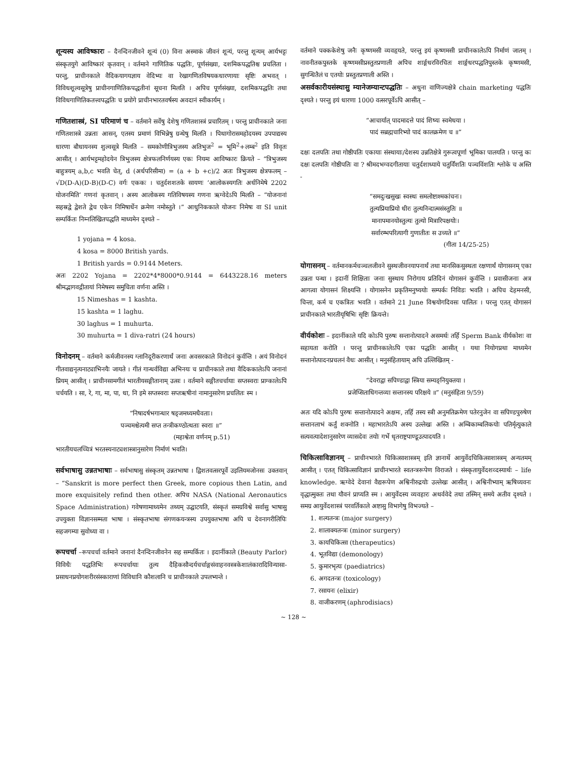शून्यस्य आविष्कारः – दैनन्दिनजीवने शून्यं (0) विना अस्माकं जीवनं शून्यं, परन्तु शून्यम् आर्यभट्टः संस्कृतयुगे आविष्कारं कृतवान् । वर्तमाने गाणितिक पद्धतिः, पूर्णसंख्या, दशमिकपद्धतिश्च प्रचलिता । परन्तु, प्राचीनकाले वैदिकयागयज्ञाय वेदिभ्यः वा रेखागणितविषयकधारणायाः सृष्टिः अभवत् । विविधशूल्वसूत्रेषु प्राचीनगाणितिकपद्धतीनां सूचना मिलति । अपिच पूर्णसंख्या, दशमिकपद्धतिः तथा विविधगाणितिकतत्त्वपद्धतिः च प्रयोगे प्राचीनभारतवर्षस्य अवदानं स्वीकार्यम् ।
गणितशास्त्रं, SI परिमाणं च – वर्तमाने सर्वेषु देशेषु गणितशास्त्रं प्रचारितम् । परन्तु प्राचीनकाले जनाः गणितशास्त्रे उन्नताः आसन्, एतस्य प्रमाणं विभिन्नेषु ग्रन्थेषु मिलति । पिथागोरासमहोदयस्य उपपाद्यस्य धारणा बौधायनस्य शुल्वसूत्रे मिलति – समकोणीत्रिभुजस्य अतिभुज<sup>2</sup> = भूमि<sup>2</sup>+लम्ब<sup>2</sup> इति विवृतः आसीत् । आर्यभट्टमहोदयेन त्रिभुजस्य क्षेत्रफलनिर्णयस्य एकः नियमः आविष्कारः क्रियते – “त्रिभुजस्य बाहुत्रयम् a,b,c भवति चेत्, d (अर्धपरिसीमा) = (a + b +c)/2 अतः त्रिभुजस्य क्षेत्रफलम् – √D(D-A)(D-B)(D-C) वर्गः एककः । चतुर्दशशतके सायणः ‘आलोकस्यगतिः अर्धनिमेषे 2202 योजनमिति’ गणनां कृतवान् । अस्य आलोकस्य गतिविषयस्य गणना ऋग्वेदेऽपि मिलति – “योजनानां सहस्रद्वे द्वेशते द्वेच एकेन निमिषार्धेन क्रमेण नमोस्तुते ।” आधुनिककाले योजनः निमेषः वा SI unit सम्पर्कितः निम्नलिखितपद्धति माध्यमेन दृश्यते –
1 yojana = 4 kosa.
4 kosa = 8000 British yards.
1 British yards = 0.9144 Meters.
अतः 2202 Yojana = 2202*4*8000*0.9144 = 6443228.16 meters श्रीमद्भागवद्गीतायां निमेषस्य समुचिता वर्णना अस्ति ।
15 Nimeshas = 1 kashta.
15 kashta = 1 laghu.
30 laghus = 1 muhurta.
30 muhurta = 1 diva-ratri (24 hours)
विनोदनम् – वर्तमाने कर्मजीवनस्य ग्लानिदूरीकरणार्थं जनाः अवसरकाले विनोदनं कुर्वन्ति । अयं विनोदनं गीतवाद्यनृत्यनाट्याभिनयैः जायते । गीतं गान्धर्वविद्या अभिनयः च प्राचीनकाले तथा वैदिककालेऽपि जनानां प्रियम् आसीत् । प्राचीनसामगीतं भारतीयसङ्गीतानाम् उत्सः । वर्तमाने सङ्गीतचर्चायाः सप्तस्वराः प्राग्कालेऽपि चर्चयति । सा, रे, गा, मा, पा, धा, नि इमे सप्तस्वराः सप्तऋषीनां नामानुसारेण प्रचलितः स्म ।
“निषादर्षभगान्धार षड्जमध्यमधैवताः।
पञ्चमश्चेत्यमी सप्त तन्त्रीकण्ठोत्थताः स्वराः ॥”
(महाश्वेता वर्णनम् p.51)
भारतीयचलच्चित्रं भरतस्यनाट्यशास्त्रानुसारेण निर्माणं भवति।
सर्वभाषासु उन्नतभाषाः – सर्वभाषासु संस्कृतम् उन्नतभाषा । द्विशतवत्सरपूर्वे उइलियमजोनसः उक्तवान् – “Sanskrit is more perfect then Greek, more copious then Latin, and more exquisitely refind then other. अपिच NASA (National Aeronautics Space Administration) गवेषणामाध्यमेन तथ्यम् उद्घाटयति, संस्कृतं समग्रविश्वे सर्वासु भाषासु उपयुक्ता विज्ञानसम्मता भाषा । संस्कृतभाषा संगणकयन्त्रस्य उपयुक्तभाषा अपि च देवनागरीलिपिः सहजगम्या सुवोध्या वा ।
रूपचर्चा –रूपचर्चा वर्तमाने जनानां दैनन्दिनजीवनेन सह सम्पर्कितः । इदानींकाले (Beauty Parlor) विविधैः पद्धतिभिः रूपचर्चायाः तुल्य दैहिकसौन्दर्यचर्चाङ्गसंवाहनवस्त्रकेशालंकारादिविन्यासा- प्रसाधनप्रयोगशरीरसंस्काराणां विविधानि कौशलानि च प्राचीनकाले उपलभ्यन्ते ।
वर्तमाने पक्ककेशेषु जनैः कृष्णमसी व्यवहृयते, परन्तु इयं कृष्णमसी प्राचीनकालेऽपि निर्माणं जातम् । नावनीतकपुस्तके कृष्णमसीप्रस्तुतप्रणाली अपिच शार्ङ्गधरविरचितः शार्ङ्गधरपद्धतिपुस्तके कृष्णमसी, सुगन्धितैलं च एतयोः प्रस्तुतप्रणाली अस्ति ।
असर्वकारीयसंस्थासु म्यानेजम्यान्टपद्धतिः – अधुना वाणिज्यक्षेत्रे chain marketing पद्धतिः दृश्यते । परन्तु इयं धारणा 1000 वत्सरपूर्वेऽपि आसीत् –
“आचार्यात् पादमादत्ते पादं शिष्यः स्वमेधया ।
पादं सब्रह्मचारिभ्यो पादं कालक्रमेण च ॥”
दक्षः दलपतिः तथा गोष्ठीपतिः एकायाः संस्थायाः/देशस्य उन्नतिक्षेत्रे गुरूत्वपूर्णा भूमिका पालयति । परन्तु कः दक्षः दलपतिः गोष्ठीपतिः वा ? श्रीमदभग्वदगीतायाः चतुर्दशाध्याये चतुर्विंशतिः पञ्चविंशतिः श्लोके च अस्ति -
“समदुःखसुखः स्वस्थः समलोष्टाश्मकांचनः।
तुल्यप्रियाप्रियो धीरः तुल्यनिन्दात्मसंस्तुतिः ॥
मानापमानयोस्तुल्यः तुल्यो मित्रारिपक्षयोः।
सर्वारम्भपरित्यागी गुणातीतः स उच्यते ॥”
(गीता 14/25-25)
योगासनम् – वर्तमानकर्मचञ्चलजीवने सुस्थजीवनयापनार्थं तथा मानसिकसुस्थता रक्षणार्थं योगासनम् एका उन्नता पन्था । इदानीं शिक्षिताः जनाः सुस्थाय निरोगाय प्रतिदिनं योगासनं कुर्वन्ति । प्रवासीजनाः अत्र आगत्वा योगासनं शिक्ष्यन्ति । योगासनेन प्रकृतिमनुष्ययोः सम्पर्कः निविडः भवति । अपिच देहमनसी, चिन्ता, कर्म च एकत्रितः भवति । वर्तमाने 21 June विश्वयोगदिवसः पालितः । परन्तु एतत् योगासनं प्राचीनकाले भारतीयृषिभिः सृष्टिः क्रियन्ते।
वीर्यकोशः – इदानींकाले यदि कोऽपि पुरुषः सन्तानोत्पादने असमर्थः तर्हि Sperm Bank वीर्यकोशः वा सहायता करोति । परन्तु प्राचीनकालेऽपि एका पद्धतिः आसीत् । यथा नियोगप्रथा माध्यमेन सन्तानोत्पादनप्रचलनं वैधः आसीत् । मनुसंहितायाम् अपि उल्लिखितम् -
“देवराद्वा सपिण्डाद्वा स्त्रिया सम्यङ्नियुक्तया ।
प्रजेप्सिताधिगन्तव्या सन्तानस्य परिक्षये ॥” (मनुसंहिता 9/59)
अतः यदि कोऽपि पुरुषः सन्तानोत्पादने अक्षमः, तर्हि तस्य स्त्री अनुमतिक्रमेण पतेरनुजेन वा सपिण्डपुरुषेण सन्तानलाभं कर्तुं शक्नोति । महाभारतेऽपि अस्य उल्लेखः अस्ति । अम्बिकाम्बलिकयोः पतिर्मृत्युकाले सत्यवत्यादेशानुसारेण व्यासदेवः तयोः गर्भे धृतराष्ट्रपाण्डूउत्पादयति ।
चिकित्साविज्ञानम् – प्राचीनभारते चिकित्साशास्त्रम् इति ज्ञानार्थे आयुर्वेदचिकित्साशास्त्रम् अन्यतमम् आसीत् । एतत् चिकित्साविज्ञानं प्राचीनभारते स्वतन्त्ररूपेण विराजते । संस्कृतायुर्वेदशव्दस्यार्थः – life knowledge. ऋग्वेदे देवानां वैद्यरूपेण अश्विनीरुद्रयोः उल्लेखः आसीत् । अश्विनीभ्याम् ऋषिच्यवनः वृद्धात्मुक्तः तथा यौवनं प्राप्यति स्म । आयुर्वेदस्य व्यवहारः अथर्ववेदे तथा तस्मिन् समये अतीव दृश्यते । समग्र आयुर्वेदशास्त्रं परवर्तिकाले अष्टासु विभागेषु विभज्यते –
1. शल्यतन्त्रः (major surgery)
2. शालाक्यतन्त्रः (minor surgery)
3. कायचिकित्सा (therapeutics)
4. भूतविद्या (demonology)
5. कुमारभृत्यः (paediatrics)
6. अगदतन्त्रः (toxicology)
7. रसायनः (elixir)
8. वाजीकरणम् (aphrodisiacs)
~ 128 ~